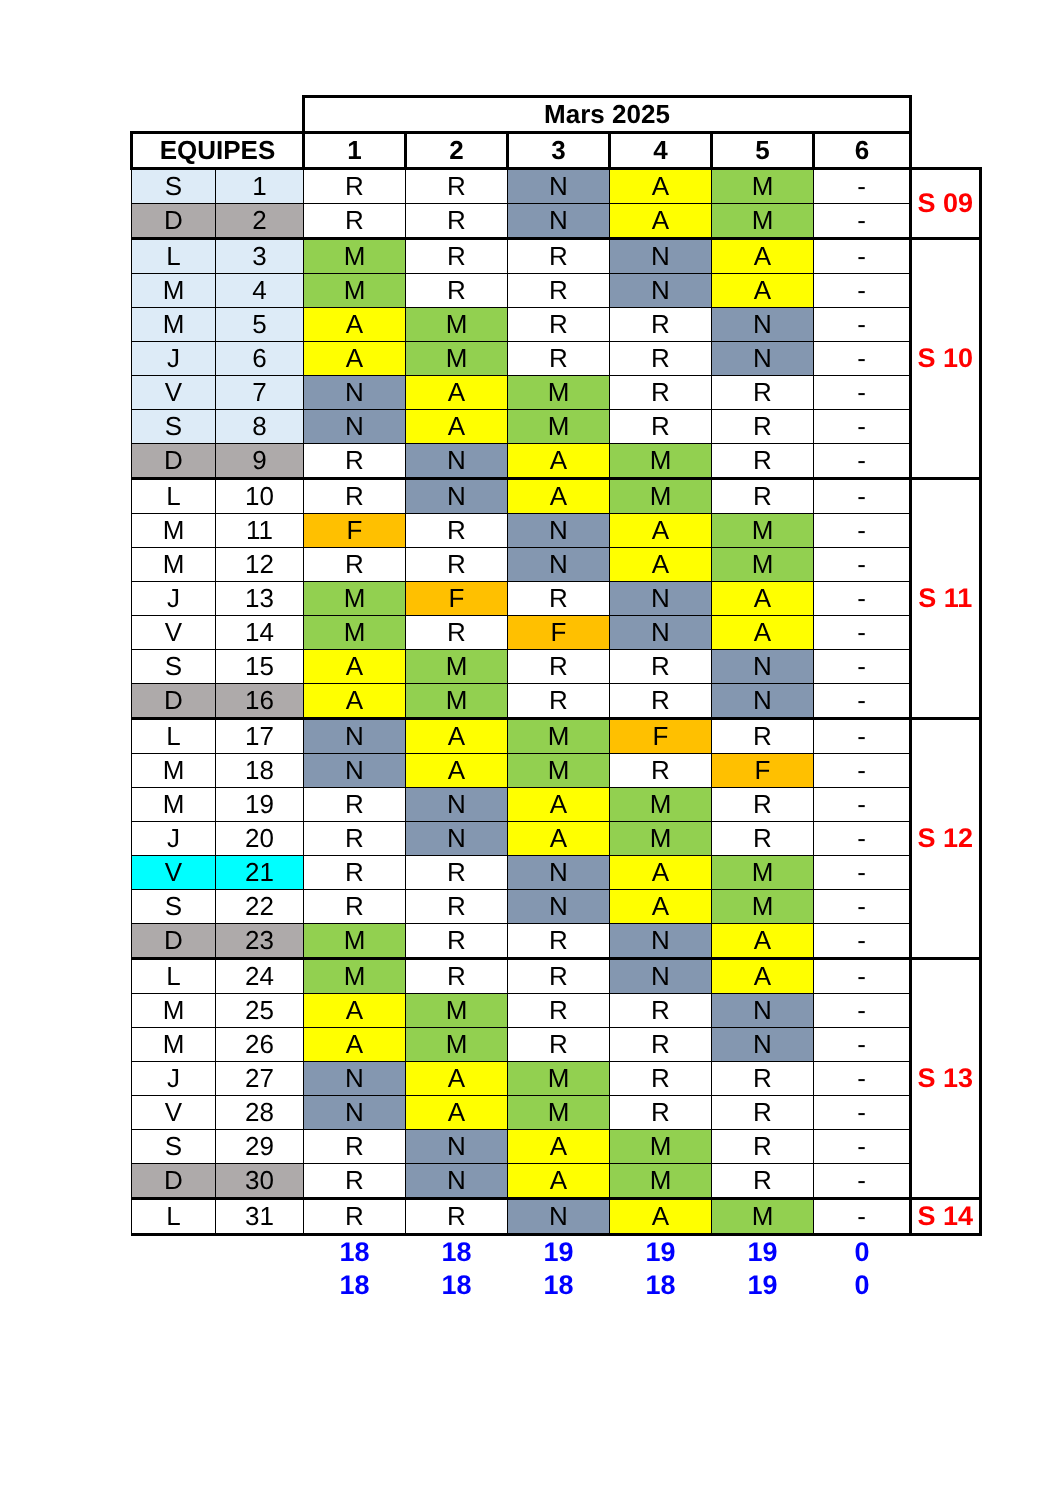| | | Mars 2025 | | | | | | |
| EQUIPES | | 1 | 2 | 3 | 4 | 5 | 6 | |
| S | 1 | R | R | N | A | M | - | S 09 |
| D | 2 | R | R | N | A | M | - | |
| L | 3 | M | R | R | N | A | - | S 10 |
| M | 4 | M | R | R | N | A | - | |
| M | 5 | A | M | R | R | N | - | |
| J | 6 | A | M | R | R | N | - | |
| V | 7 | N | A | M | R | R | - | |
| S | 8 | N | A | M | R | R | - | |
| D | 9 | R | N | A | M | R | - | |
| L | 10 | R | N | A | M | R | - | S 11 |
| M | 11 | F | R | N | A | M | - | |
| M | 12 | R | R | N | A | M | - | |
| J | 13 | M | F | R | N | A | - | |
| V | 14 | M | R | F | N | A | - | |
| S | 15 | A | M | R | R | N | - | |
| D | 16 | A | M | R | R | N | - | |
| L | 17 | N | A | M | F | R | - | S 12 |
| M | 18 | N | A | M | R | F | - | |
| M | 19 | R | N | A | M | R | - | |
| J | 20 | R | N | A | M | R | - | |
| V | 21 | R | R | N | A | M | - | |
| S | 22 | R | R | N | A | M | - | |
| D | 23 | M | R | R | N | A | - | |
| L | 24 | M | R | R | N | A | - | S 13 |
| M | 25 | A | M | R | R | N | - | |
| M | 26 | A | M | R | R | N | - | |
| J | 27 | N | A | M | R | R | - | |
| V | 28 | N | A | M | R | R | - | |
| S | 29 | R | N | A | M | R | - | |
| D | 30 | R | N | A | M | R | - | |
| L | 31 | R | R | N | A | M | - | S 14 |
| | | 18 | 18 | 19 | 19 | 19 | 0 | |
| | | 18 | 18 | 18 | 18 | 19 | 0 | |